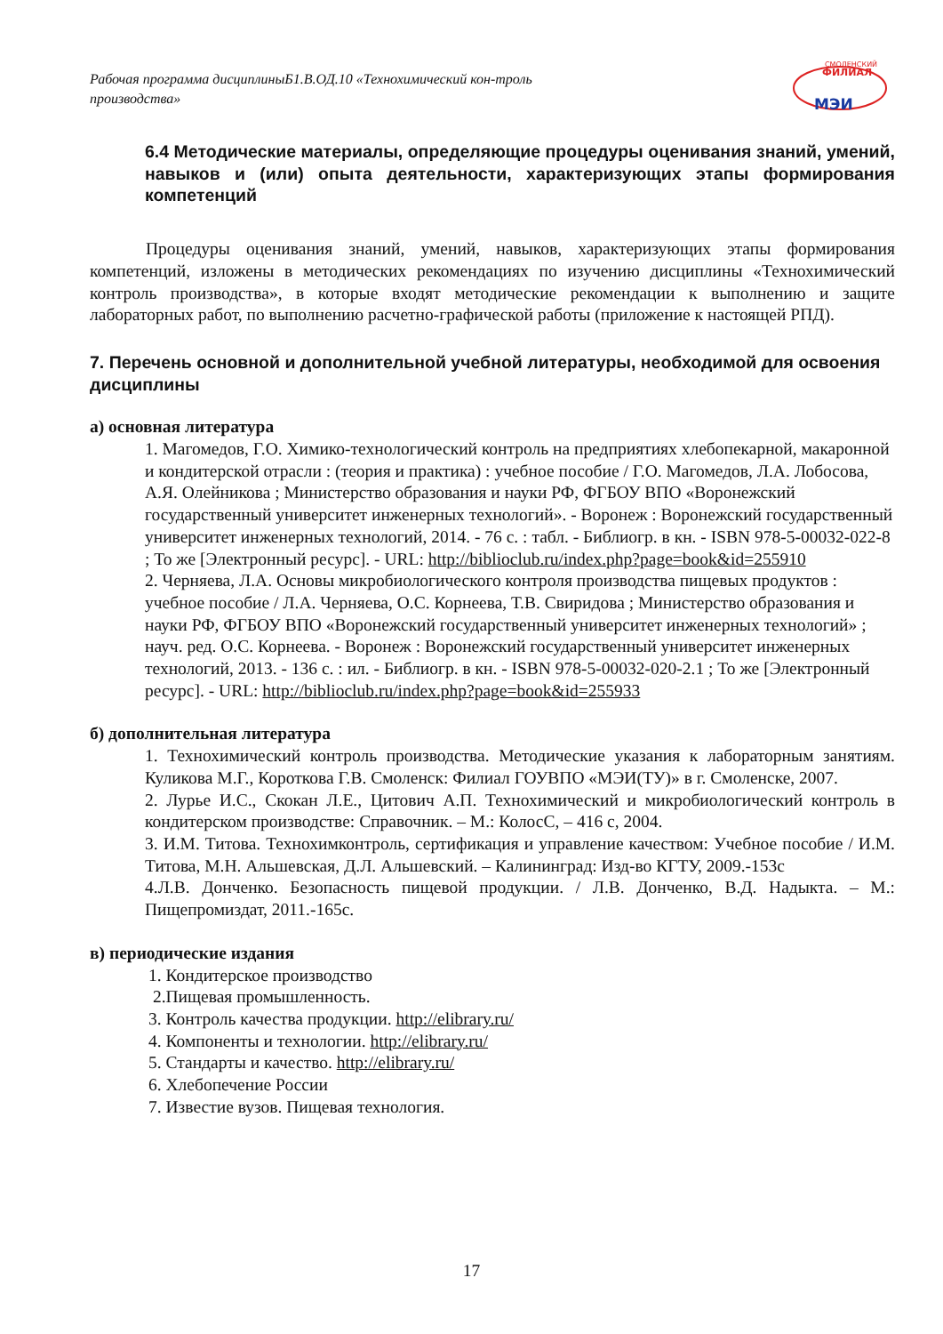Рабочая программа дисциплиныБ1.В.ОД.10 «Технохимический кон-троль производства»
СМОЛЕНСКИЙ
ФИЛИАЛ
МЭИ
6.4 Методические материалы, определяющие процедуры оценивания знаний, умений, навыков и (или) опыта деятельности, характеризующих этапы формирования компетенций
Процедуры оценивания знаний, умений, навыков, характеризующих этапы формирования компетенций, изложены в методических рекомендациях по изучению дисциплины «Технохимический контроль производства», в которые входят методические рекомендации к выполнению и защите лабораторных работ, по выполнению расчетно-графической работы (приложение к настоящей РПД).
7. Перечень основной и дополнительной учебной литературы, необходимой для освоения дисциплины
а) основная литература
1. Магомедов, Г.О. Химико-технологический контроль на предприятиях хлебопекарной, макаронной и кондитерской отрасли : (теория и практика) : учебное пособие / Г.О. Магомедов, Л.А. Лобосова, А.Я. Олейникова ; Министерство образования и науки РФ, ФГБОУ ВПО «Воронежский государственный университет инженерных технологий». - Воронеж : Воронежский государственный университет инженерных технологий, 2014. - 76 с. : табл. - Библиогр. в кн. - ISBN 978-5-00032-022-8 ; То же [Электронный ресурс]. - URL: http://biblioclub.ru/index.php?page=book&id=255910
2. Черняева, Л.А. Основы микробиологического контроля производства пищевых продуктов : учебное пособие / Л.А. Черняева, О.С. Корнеева, Т.В. Свиридова ; Министерство образования и науки РФ, ФГБОУ ВПО «Воронежский государственный университет инженерных технологий» ; науч. ред. О.С. Корнеева. - Воронеж : Воронежский государственный университет инженерных технологий, 2013. - 136 с. : ил. - Библиогр. в кн. - ISBN 978-5-00032-020-2.1 ; То же [Электронный ресурс]. - URL: http://biblioclub.ru/index.php?page=book&id=255933
б) дополнительная литература
1. Технохимический контроль производства. Методические указания к лабораторным занятиям. Куликова М.Г., Короткова Г.В. Смоленск: Филиал ГОУВПО «МЭИ(ТУ)» в г. Смоленске, 2007.
2. Лурье И.С., Скокан Л.Е., Цитович А.П. Технохимический и микробиологический контроль в кондитерском производстве: Справочник. – М.: КолосС, – 416 с, 2004.
3. И.М. Титова. Технохимконтроль, сертификация и управление качеством: Учебное пособие / И.М. Титова, М.Н. Альшевская, Д.Л. Альшевский. – Калининград: Изд-во КГТУ, 2009.-153с
4.Л.В. Донченко. Безопасность пищевой продукции. / Л.В. Донченко, В.Д. Надыкта. – М.: Пищепромиздат, 2011.-165с.
в) периодические издания
1. Кондитерское производство
2.Пищевая промышленность.
3. Контроль качества продукции. http://elibrary.ru/
4. Компоненты и технологии. http://elibrary.ru/
5. Стандарты и качество. http://elibrary.ru/
6. Хлебопечение России
7. Известие вузов. Пищевая технология.
17